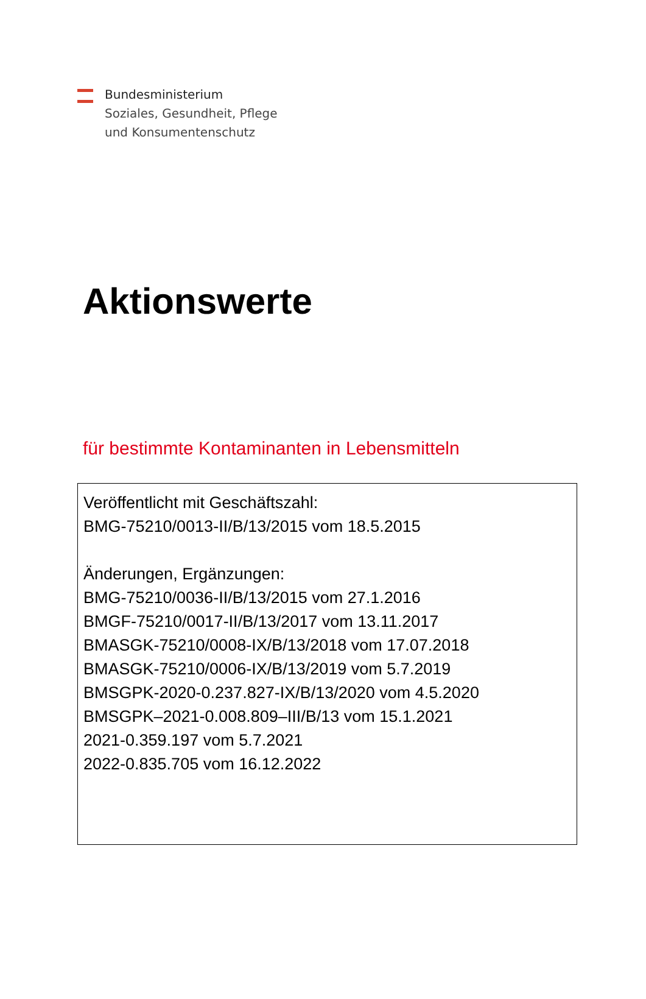Bundesministerium
Soziales, Gesundheit, Pflege
und Konsumentenschutz
Aktionswerte
für bestimmte Kontaminanten in Lebensmitteln
Veröffentlicht mit Geschäftszahl:
BMG-75210/0013-II/B/13/2015 vom 18.5.2015
Änderungen, Ergänzungen:
BMG-75210/0036-II/B/13/2015 vom 27.1.2016
BMGF-75210/0017-II/B/13/2017 vom 13.11.2017
BMASGK-75210/0008-IX/B/13/2018 vom 17.07.2018
BMASGK-75210/0006-IX/B/13/2019 vom 5.7.2019
BMSGPK-2020-0.237.827-IX/B/13/2020 vom 4.5.2020
BMSGPK–2021-0.008.809–III/B/13 vom 15.1.2021
2021-0.359.197 vom 5.7.2021
2022-0.835.705 vom 16.12.2022